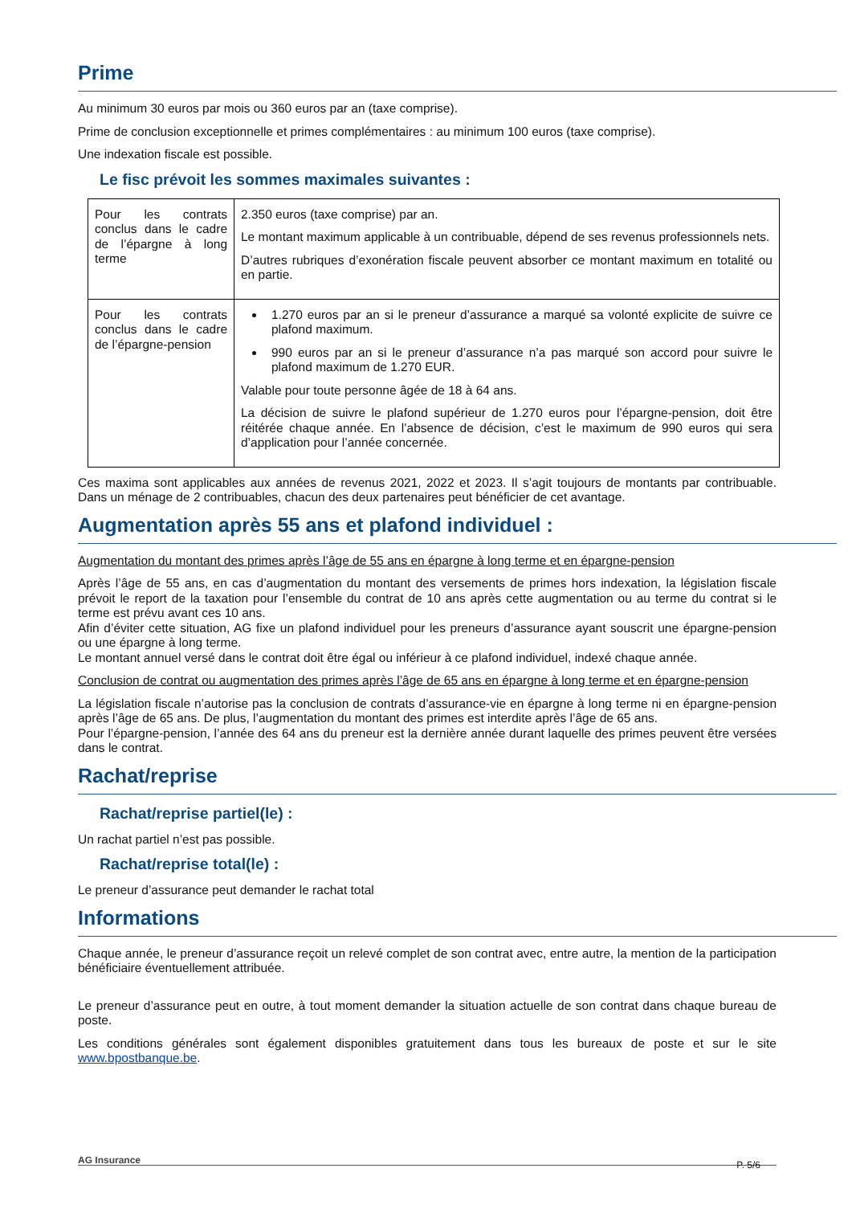Prime
Au minimum 30 euros par mois ou 360 euros par an (taxe comprise).
Prime de conclusion exceptionnelle et primes complémentaires : au minimum 100 euros (taxe comprise).
Une indexation fiscale est possible.
Le fisc prévoit les sommes maximales suivantes :
| Pour les contrats conclus dans le cadre de l’épargne à long terme | 2.350 euros (taxe comprise) par an. Le montant maximum applicable à un contribuable, dépend de ses revenus professionnels nets. D’autres rubriques d’exonération fiscale peuvent absorber ce montant maximum en totalité ou en partie. |
| Pour les contrats conclus dans le cadre de l’épargne-pension | 1.270 euros par an si le preneur d’assurance a marqué sa volonté explicite de suivre ce plafond maximum. 990 euros par an si le preneur d’assurance n’a pas marqué son accord pour suivre le plafond maximum de 1.270 EUR. Valable pour toute personne âgée de 18 à 64 ans. La décision de suivre le plafond supérieur de 1.270 euros pour l’épargne-pension, doit être réitérée chaque année. En l’absence de décision, c’est le maximum de 990 euros qui sera d’application pour l’année concernée. |
Ces maxima sont applicables aux années de revenus 2021, 2022 et 2023. Il s’agit toujours de montants par contribuable. Dans un ménage de 2 contribuables, chacun des deux partenaires peut bénéficier de cet avantage.
Augmentation après 55 ans et plafond individuel :
Augmentation du montant des primes après l’âge de 55 ans en épargne à long terme et en épargne-pension
Après l’âge de 55 ans, en cas d’augmentation du montant des versements de primes hors indexation, la législation fiscale prévoit le report de la taxation pour l’ensemble du contrat de 10 ans après cette augmentation ou au terme du contrat si le terme est prévu avant ces 10 ans.
Afin d’éviter cette situation, AG fixe un plafond individuel pour les preneurs d’assurance ayant souscrit une épargne-pension ou une épargne à long terme.
Le montant annuel versé dans le contrat doit être égal ou inférieur à ce plafond individuel, indexé chaque année.
Conclusion de contrat ou augmentation des primes après l’âge de 65 ans en épargne à long terme et en épargne-pension
La législation fiscale n’autorise pas la conclusion de contrats d’assurance-vie en épargne à long terme ni en épargne-pension après l’âge de 65 ans. De plus, l’augmentation du montant des primes est interdite après l’âge de 65 ans.
Pour l’épargne-pension, l’année des 64 ans du preneur est la dernière année durant laquelle des primes peuvent être versées dans le contrat.
Rachat/reprise
Rachat/reprise partiel(le) :
Un rachat partiel n’est pas possible.
Rachat/reprise total(le) :
Le preneur d’assurance peut demander le rachat total
Informations
Chaque année, le preneur d’assurance reçoit un relevé complet de son contrat avec, entre autre, la mention de la participation bénéficiaire éventuellement attribuée.
Le preneur d’assurance peut en outre, à tout moment demander la situation actuelle de son contrat dans chaque bureau de poste.
Les conditions générales sont également disponibles gratuitement dans tous les bureaux de poste et sur le site www.bpostbanque.be.
AG Insurance P. 5/6